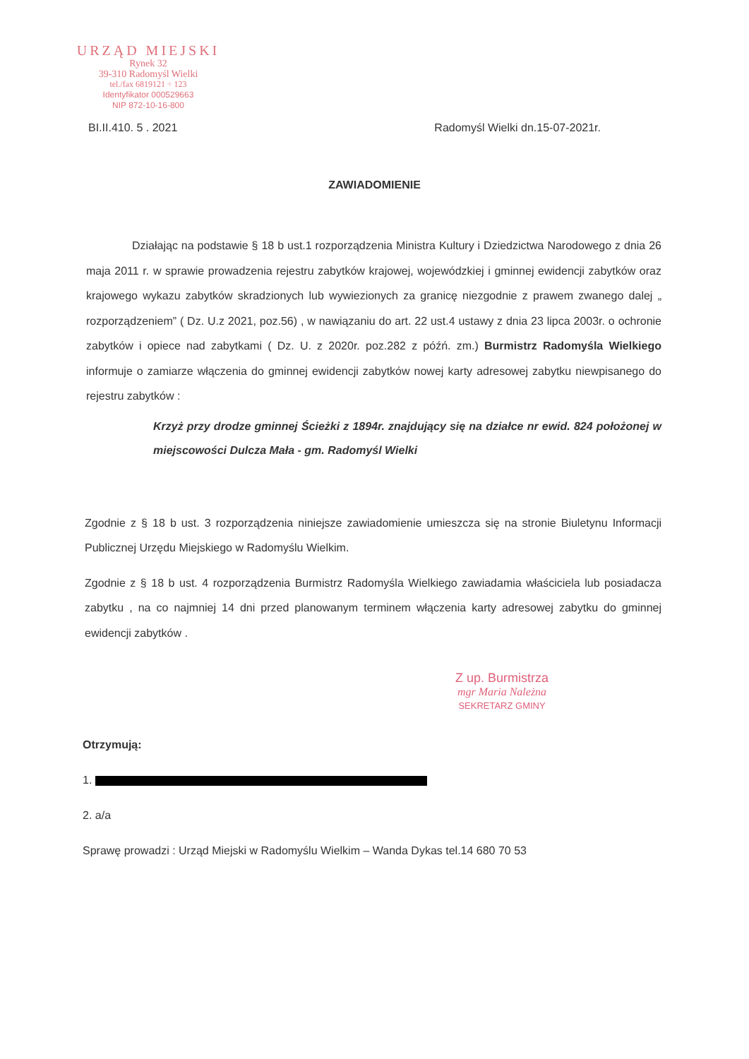URZĄD MIEJSKI
Rynek 32
39-310 Radomyśl Wielki
tel./fax 6819121 ÷ 123
Identyfikator 000529663
NIP 872-10-16-800
BI.II.410. 5 . 2021 Radomyśl Wielki dn.15-07-2021r.
ZAWIADOMIENIE
Działając na podstawie § 18 b ust.1 rozporządzenia Ministra Kultury i Dziedzictwa Narodowego z dnia 26 maja 2011 r. w sprawie prowadzenia rejestru zabytków krajowej, wojewódzkiej i gminnej ewidencji zabytków oraz krajowego wykazu zabytków skradzionych lub wywiezionych za granicę niezgodnie z prawem zwanego dalej „ rozporządzeniem” ( Dz. U.z 2021, poz.56) , w nawiązaniu do art. 22 ust.4 ustawy z dnia 23 lipca 2003r. o ochronie zabytków i opiece nad zabytkami ( Dz. U. z 2020r. poz.282 z późń. zm.) Burmistrz Radomyśla Wielkiego informuje o zamiarze włączenia do gminnej ewidencji zabytków nowej karty adresowej zabytku niewpisanego do rejestru zabytków :
Krzyż przy drodze gminnej Ścieżki z 1894r. znajdujący się na działce nr ewid. 824 położonej w miejscowości Dulcza Mała - gm. Radomyśl Wielki
Zgodnie z § 18 b ust. 3 rozporządzenia niniejsze zawiadomienie umieszcza się na stronie Biuletynu Informacji Publicznej Urzędu Miejskiego w Radomyślu Wielkim.
Zgodnie z § 18 b ust. 4 rozporządzenia Burmistrz Radomyśla Wielkiego zawiadamia właściciela lub posiadacza zabytku , na co najmniej 14 dni przed planowanym terminem włączenia karty adresowej zabytku do gminnej ewidencji zabytków .
Z up. Burmistrza
mgr Maria Należna
SEKRETARZ GMINY
Otrzymują:
1.
2. a/a
Sprawę prowadzi : Urząd Miejski w Radomyślu Wielkim – Wanda Dykas tel.14 680 70 53